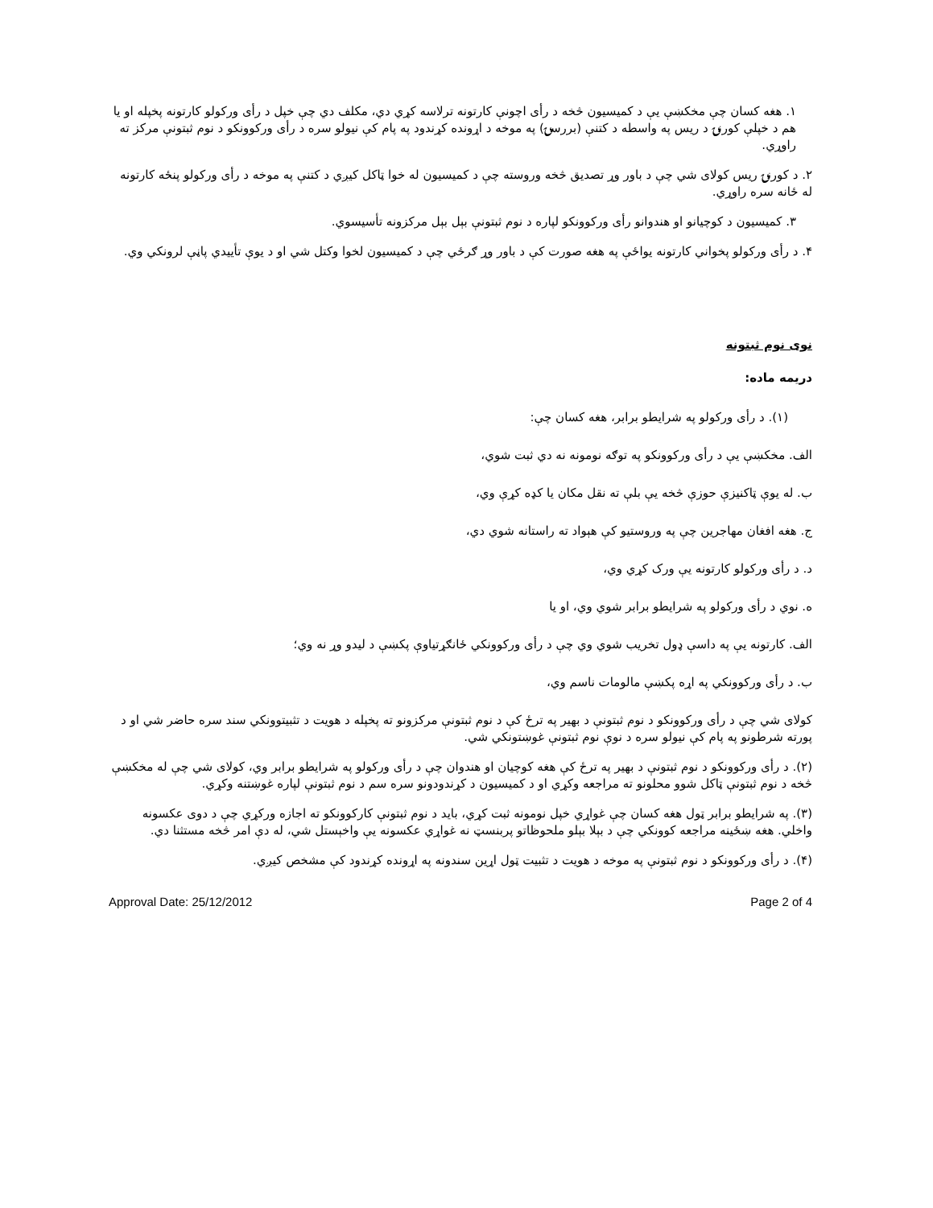۱. هغه کسان چې مخکښې یې د کمیسیون څخه د رأی اچونې کارتونه ترلاسه کړي دي، مکلف دي چې خپل د رأی ورکولو کارتونه پخپله او یا هم د خپلې کورنۍ د ریس په واسطه د کتنې (بررسۍ) په موخه د اړونده کړندود په پام کې نیولو سره د رأی ورکوونکو د نوم ثبتونې مرکز ته راوړي.
۲. د کورنۍ ریس کولای شي چې د باور وړ تصدیق څخه وروسته چې د کمیسیون له خوا ټاکل کیږي د کتنې په موخه د رأی ورکولو پنځه کارتونه له ځانه سره راوړي.
۳. کمیسیون د کوچیانو او هندوانو رأی ورکوونکو لپاره د نوم ثبتونې بېل بېل مرکزونه تأسیسوي.
۴. د رأی ورکولو پخواني کارتونه یواځې په هغه صورت کې د باور وړ ګرځي چې د کمیسیون لخوا وکتل شي او د یوې تأییدي پاڼې لرونکي وي.
نوی نوم ثبتونه
دریمه ماده:
(۱). د رأی ورکولو په شرایطو برابر، هغه کسان چې:
الف. مخکښې یې د رأی ورکوونکو په توګه نومونه نه دي ثبت شوي،
ب. له یوې ټاکنیزې حوزې څخه یې بلې ته نقل مکان یا کډه کړې وي،
ج. هغه افغان مهاجرین چې په وروستیو کې هېواد ته راستانه شوي دي،
د. د رأی ورکولو کارتونه یې ورک کړي وي،
ه. نوي د رأی ورکولو په شرایطو برابر شوي وي، او یا
الف. کارتونه یې په داسې ډول تخریب شوي وي چې د رأی ورکوونکي ځانګړتیاوې پکښې د لیدو وړ نه وي؛
ب. د رأی ورکوونکي په اړه پکښې مالومات ناسم وي،
کولای شي چې د رأی ورکوونکو د نوم ثبتونې د بهیر په ترځ کې د نوم ثبتونې مرکزونو ته پخپله د هویت د تثبیتوونکي سند سره حاضر شي او د پورته شرطونو په پام کې نیولو سره د نوې نوم ثبتونې غوښتونکي شي.
(۲). د رأی ورکوونکو د نوم ثبتونې د بهیر په ترځ کې هغه کوچیان او هندوان چې د رأی ورکولو په شرایطو برابر وي، کولای شي چې له مخکښې څخه د نوم ثبتونې ټاکل شوو محلونو ته مراجعه وکړي او د کمیسیون د کړندودونو سره سم د نوم ثبتونې لپاره غوښتنه وکړي.
(۳). په شرایطو برابر ټول هغه کسان چې غواړي خپل نومونه ثبت کړي، باید د نوم ثبتونې کارکوونکو ته اجازه ورکړي چې د دوی عکسونه واخلي. هغه ښځینه مراجعه کوونکي چې د بېلا بېلو ملحوظاتو پربنسټ نه غواړي عکسونه یې واخېستل شي، له دې امر څخه مستثنا دي.
(۴). د رأی ورکوونکو د نوم ثبتونې په موخه د هویت د تثبیت ټول اړین سندونه په اړونده کړندود کې مشخص کیږي.
Approval Date: 25/12/2012 Page 2 of 4